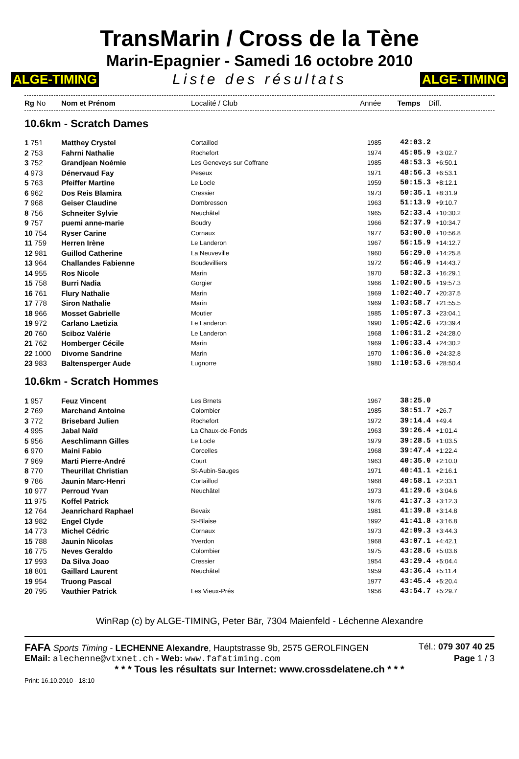TransMarin / Cross de la Tène
Marin-Epagnier - Samedi 16 octobre 2010
ALGE-TIMING Liste des résultats ALGE-TIMING
| Rg No | Nom et Prénom | Localité / Club | Année | Temps | Diff. |
| --- | --- | --- | --- | --- | --- |
10.6km - Scratch Dames
| 1 751 | Matthey Crystel | Cortaillod | 1985 | 42:03.2 | |
| 2 753 | Fahrni Nathalie | Rochefort | 1974 | 45:05.9 | +3:02.7 |
| 3 752 | Grandjean Noémie | Les Geneveys sur Coffrane | 1985 | 48:53.3 | +6:50.1 |
| 4 973 | Dénervaud Fay | Peseux | 1971 | 48:56.3 | +6:53.1 |
| 5 763 | Pfeiffer Martine | Le Locle | 1959 | 50:15.3 | +8:12.1 |
| 6 962 | Dos Reis Blamira | Cressier | 1973 | 50:35.1 | +8:31.9 |
| 7 968 | Geiser Claudine | Dombresson | 1963 | 51:13.9 | +9:10.7 |
| 8 756 | Schneiter Sylvie | Neuchâtel | 1965 | 52:33.4 | +10:30.2 |
| 9 757 | puemi anne-marie | Boudry | 1966 | 52:37.9 | +10:34.7 |
| 10 754 | Ryser Carine | Cornaux | 1977 | 53:00.0 | +10:56.8 |
| 11 759 | Herren Irène | Le Landeron | 1967 | 56:15.9 | +14:12.7 |
| 12 981 | Guillod Catherine | La Neuveville | 1960 | 56:29.0 | +14:25.8 |
| 13 964 | Challandes Fabienne | Boudevilliers | 1972 | 56:46.9 | +14:43.7 |
| 14 955 | Ros Nicole | Marin | 1970 | 58:32.3 | +16:29.1 |
| 15 758 | Burri Nadia | Gorgier | 1966 | 1:02:00.5 | +19:57.3 |
| 16 761 | Flury Nathalie | Marin | 1969 | 1:02:40.7 | +20:37.5 |
| 17 778 | Siron Nathalie | Marin | 1969 | 1:03:58.7 | +21:55.5 |
| 18 966 | Mosset Gabrielle | Moutier | 1985 | 1:05:07.3 | +23:04.1 |
| 19 972 | Carlano Laetizia | Le Landeron | 1990 | 1:05:42.6 | +23:39.4 |
| 20 760 | Sciboz Valérie | Le Landeron | 1968 | 1:06:31.2 | +24:28.0 |
| 21 762 | Homberger Cécile | Marin | 1969 | 1:06:33.4 | +24:30.2 |
| 22 1000 | Divorne Sandrine | Marin | 1970 | 1:06:36.0 | +24:32.8 |
| 23 983 | Baltensperger Aude | Lugnorre | 1980 | 1:10:53.6 | +28:50.4 |
10.6km - Scratch Hommes
| 1 957 | Feuz Vincent | Les Brnets | 1967 | 38:25.0 | |
| 2 769 | Marchand Antoine | Colombier | 1985 | 38:51.7 | +26.7 |
| 3 772 | Brisebard Julien | Rochefort | 1972 | 39:14.4 | +49.4 |
| 4 995 | Jabal Naïd | La Chaux-de-Fonds | 1963 | 39:26.4 | +1:01.4 |
| 5 956 | Aeschlimann Gilles | Le Locle | 1979 | 39:28.5 | +1:03.5 |
| 6 970 | Maini Fabio | Corcelles | 1968 | 39:47.4 | +1:22.4 |
| 7 969 | Marti Pierre-André | Court | 1963 | 40:35.0 | +2:10.0 |
| 8 770 | Theurillat Christian | St-Aubin-Sauges | 1971 | 40:41.1 | +2:16.1 |
| 9 786 | Jaunin Marc-Henri | Cortaillod | 1968 | 40:58.1 | +2:33.1 |
| 10 977 | Perroud Yvan | Neuchâtel | 1973 | 41:29.6 | +3:04.6 |
| 11 975 | Koffel Patrick | | 1976 | 41:37.3 | +3:12.3 |
| 12 764 | Jeanrichard Raphael | Bevaix | 1981 | 41:39.8 | +3:14.8 |
| 13 982 | Engel Clyde | St-Blaise | 1992 | 41:41.8 | +3:16.8 |
| 14 773 | Michel Cédric | Cornaux | 1973 | 42:09.3 | +3:44.3 |
| 15 788 | Jaunin Nicolas | Yverdon | 1968 | 43:07.1 | +4:42.1 |
| 16 775 | Neves Geraldo | Colombier | 1975 | 43:28.6 | +5:03.6 |
| 17 993 | Da Silva Joao | Cressier | 1954 | 43:29.4 | +5:04.4 |
| 18 801 | Gaillard Laurent | Neuchâtel | 1959 | 43:36.4 | +5:11.4 |
| 19 954 | Truong Pascal | | 1977 | 43:45.4 | +5:20.4 |
| 20 795 | Vauthier Patrick | Les Vieux-Prés | 1956 | 43:54.7 | +5:29.7 |
WinRap (c) by ALGE-TIMING, Peter Bär, 7304 Maienfeld - Léchenne Alexandre
FAFA Sports Timing - LECHENNE Alexandre, Hauptstrasse 9b, 2575 GEROLFINGEN Tél.: 079 307 40 25
EMail: alechenne@vtxnet.ch - Web: www.fafatiming.com Page 1 / 3
* * * Tous les résultats sur Internet: www.crossdelatene.ch * * *
Print: 16.10.2010 - 18:10